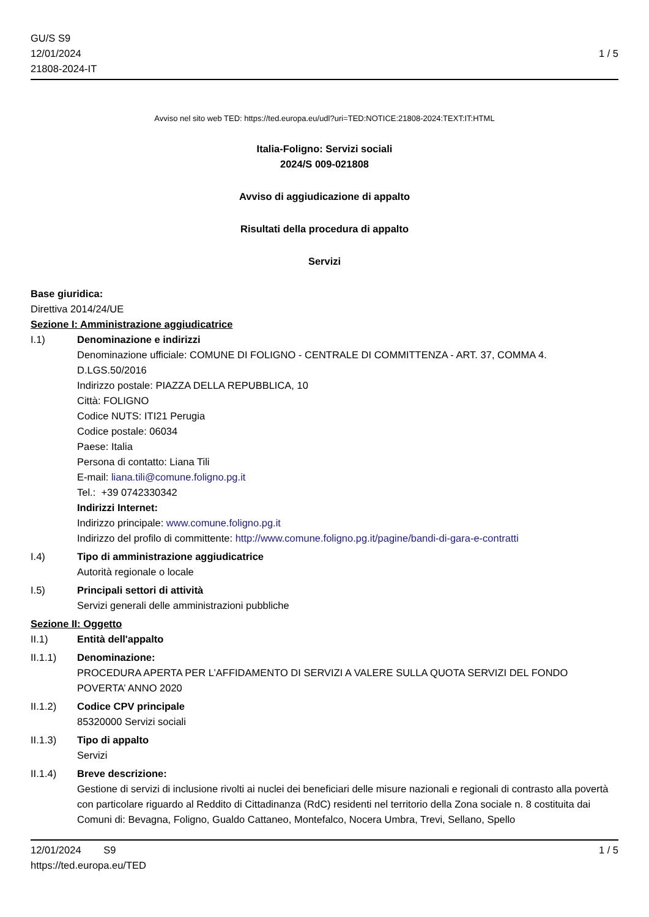GU/S S9
12/01/2024
21808-2024-IT
1 / 5
Avviso nel sito web TED: https://ted.europa.eu/udl?uri=TED:NOTICE:21808-2024:TEXT:IT:HTML
Italia-Foligno: Servizi sociali
2024/S 009-021808
Avviso di aggiudicazione di appalto
Risultati della procedura di appalto
Servizi
Base giuridica:
Direttiva 2014/24/UE
Sezione I: Amministrazione aggiudicatrice
I.1) Denominazione e indirizzi
Denominazione ufficiale: COMUNE DI FOLIGNO - CENTRALE DI COMMITTENZA - ART. 37, COMMA 4. D.LGS.50/2016
Indirizzo postale: PIAZZA DELLA REPUBBLICA, 10
Città: FOLIGNO
Codice NUTS: ITI21 Perugia
Codice postale: 06034
Paese: Italia
Persona di contatto: Liana Tili
E-mail: liana.tili@comune.foligno.pg.it
Tel.: +39 0742330342
Indirizzi Internet:
Indirizzo principale: www.comune.foligno.pg.it
Indirizzo del profilo di committente: http://www.comune.foligno.pg.it/pagine/bandi-di-gara-e-contratti
I.4) Tipo di amministrazione aggiudicatrice
Autorità regionale o locale
I.5) Principali settori di attività
Servizi generali delle amministrazioni pubbliche
Sezione II: Oggetto
II.1) Entità dell'appalto
II.1.1) Denominazione:
PROCEDURA APERTA PER L’AFFIDAMENTO DI SERVIZI A VALERE SULLA QUOTA SERVIZI DEL FONDO POVERTA’ ANNO 2020
II.1.2) Codice CPV principale
85320000 Servizi sociali
II.1.3) Tipo di appalto
Servizi
II.1.4) Breve descrizione:
Gestione di servizi di inclusione rivolti ai nuclei dei beneficiari delle misure nazionali e regionali di contrasto alla povertà con particolare riguardo al Reddito di Cittadinanza (RdC) residenti nel territorio della Zona sociale n. 8 costituita dai Comuni di: Bevagna, Foligno, Gualdo Cattaneo, Montefalco, Nocera Umbra, Trevi, Sellano, Spello
12/01/2024 S9
https://ted.europa.eu/TED
1 / 5